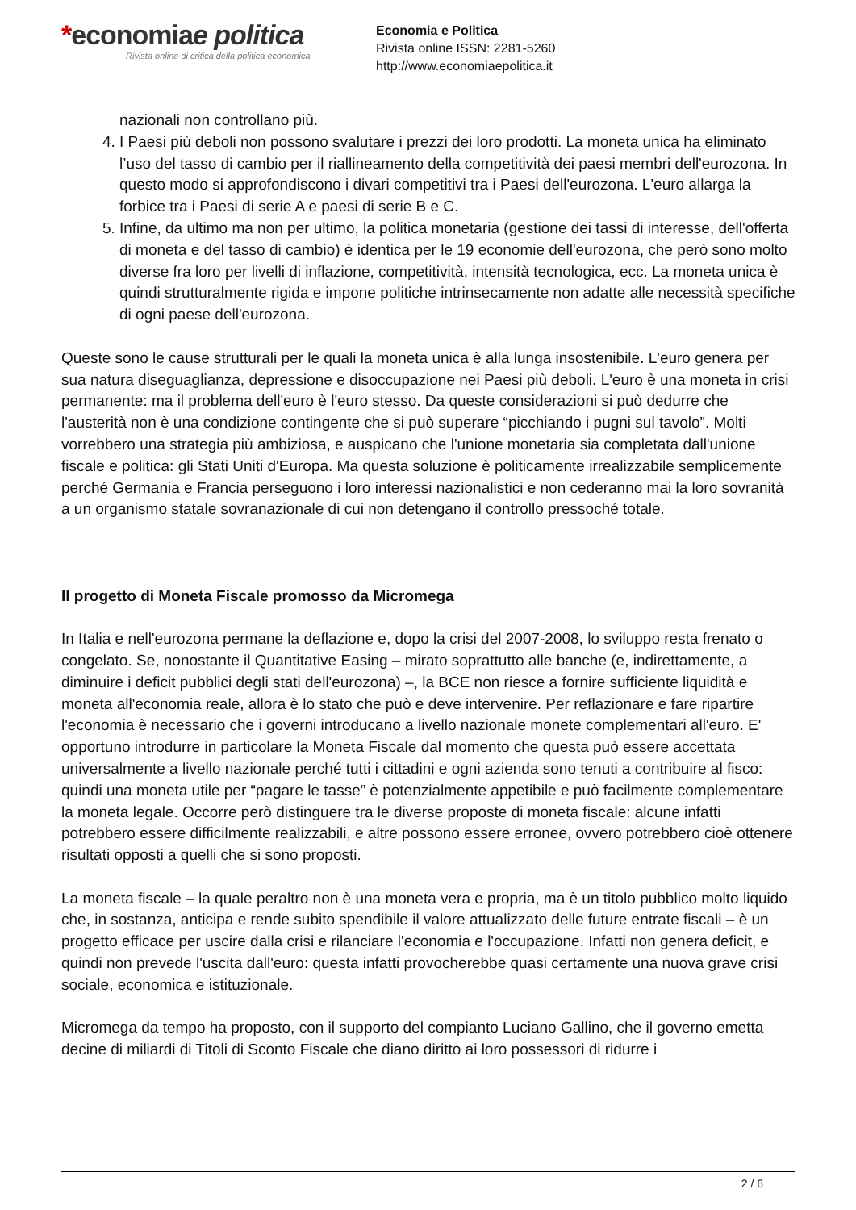*economiae politica
Rivista online di critica della politica economica
Economia e Politica
Rivista online ISSN: 2281-5260
http://www.economiaepolitica.it
nazionali non controllano più.
4. I Paesi più deboli non possono svalutare i prezzi dei loro prodotti. La moneta unica ha eliminato l’uso del tasso di cambio per il riallineamento della competitività dei paesi membri dell'eurozona. In questo modo si approfondiscono i divari competitivi tra i Paesi dell'eurozona. L'euro allarga la forbice tra i Paesi di serie A e paesi di serie B e C.
5. Infine, da ultimo ma non per ultimo, la politica monetaria (gestione dei tassi di interesse, dell'offerta di moneta e del tasso di cambio) è identica per le 19 economie dell'eurozona, che però sono molto diverse fra loro per livelli di inflazione, competitività, intensità tecnologica, ecc. La moneta unica è quindi strutturalmente rigida e impone politiche intrinsecamente non adatte alle necessità specifiche di ogni paese dell'eurozona.
Queste sono le cause strutturali per le quali la moneta unica è alla lunga insostenibile. L'euro genera per sua natura diseguaglianza, depressione e disoccupazione nei Paesi più deboli. L'euro è una moneta in crisi permanente: ma il problema dell'euro è l'euro stesso. Da queste considerazioni si può dedurre che l'austerità non è una condizione contingente che si può superare “picchiando i pugni sul tavolo”. Molti vorrebbero una strategia più ambiziosa, e auspicano che l'unione monetaria sia completata dall'unione fiscale e politica: gli Stati Uniti d'Europa. Ma questa soluzione è politicamente irrealizzabile semplicemente perché Germania e Francia perseguono i loro interessi nazionalistici e non cederanno mai la loro sovranità a un organismo statale sovranazionale di cui non detengano il controllo pressoché totale.
Il progetto di Moneta Fiscale promosso da Micromega
In Italia e nell'eurozona permane la deflazione e, dopo la crisi del 2007-2008, lo sviluppo resta frenato o congelato. Se, nonostante il Quantitative Easing – mirato soprattutto alle banche (e, indirettamente, a diminuire i deficit pubblici degli stati dell'eurozona) –, la BCE non riesce a fornire sufficiente liquidità e moneta all'economia reale, allora è lo stato che può e deve intervenire. Per reflazionare e fare ripartire l'economia è necessario che i governi introducano a livello nazionale monete complementari all'euro. E' opportuno introdurre in particolare la Moneta Fiscale dal momento che questa può essere accettata universalmente a livello nazionale perché tutti i cittadini e ogni azienda sono tenuti a contribuire al fisco: quindi una moneta utile per “pagare le tasse” è potenzialmente appetibile e può facilmente complementare la moneta legale. Occorre però distinguere tra le diverse proposte di moneta fiscale: alcune infatti potrebbero essere difficilmente realizzabili, e altre possono essere erronee, ovvero potrebbero cioè ottenere risultati opposti a quelli che si sono proposti.
La moneta fiscale – la quale peraltro non è una moneta vera e propria, ma è un titolo pubblico molto liquido che, in sostanza, anticipa e rende subito spendibile il valore attualizzato delle future entrate fiscali – è un progetto efficace per uscire dalla crisi e rilanciare l'economia e l'occupazione. Infatti non genera deficit, e quindi non prevede l'uscita dall'euro: questa infatti provocherebbe quasi certamente una nuova grave crisi sociale, economica e istituzionale.
Micromega da tempo ha proposto, con il supporto del compianto Luciano Gallino, che il governo emetta decine di miliardi di Titoli di Sconto Fiscale che diano diritto ai loro possessori di ridurre i
2 / 6